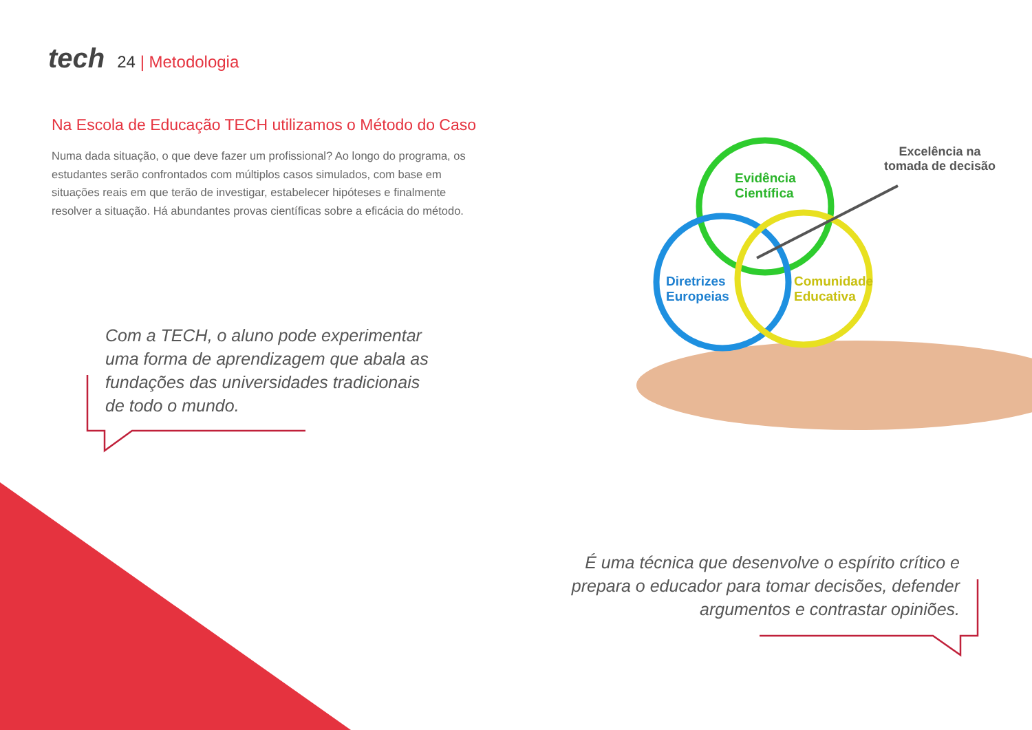tech 24 | Metodologia
Na Escola de Educação TECH utilizamos o Método do Caso
Numa dada situação, o que deve fazer um profissional? Ao longo do programa, os estudantes serão confrontados com múltiplos casos simulados, com base em situações reais em que terão de investigar, estabelecer hipóteses e finalmente resolver a situação. Há abundantes provas científicas sobre a eficácia do método.
Com a TECH, o aluno pode experimentar uma forma de aprendizagem que abala as fundações das universidades tradicionais de todo o mundo.
Evidência
Científica
Diretrizes
Europeias
Comunidade
Educativa
Excelência na
tomada de decisão
É uma técnica que desenvolve o espírito crítico e prepara o educador para tomar decisões, defender argumentos e contrastar opiniões.